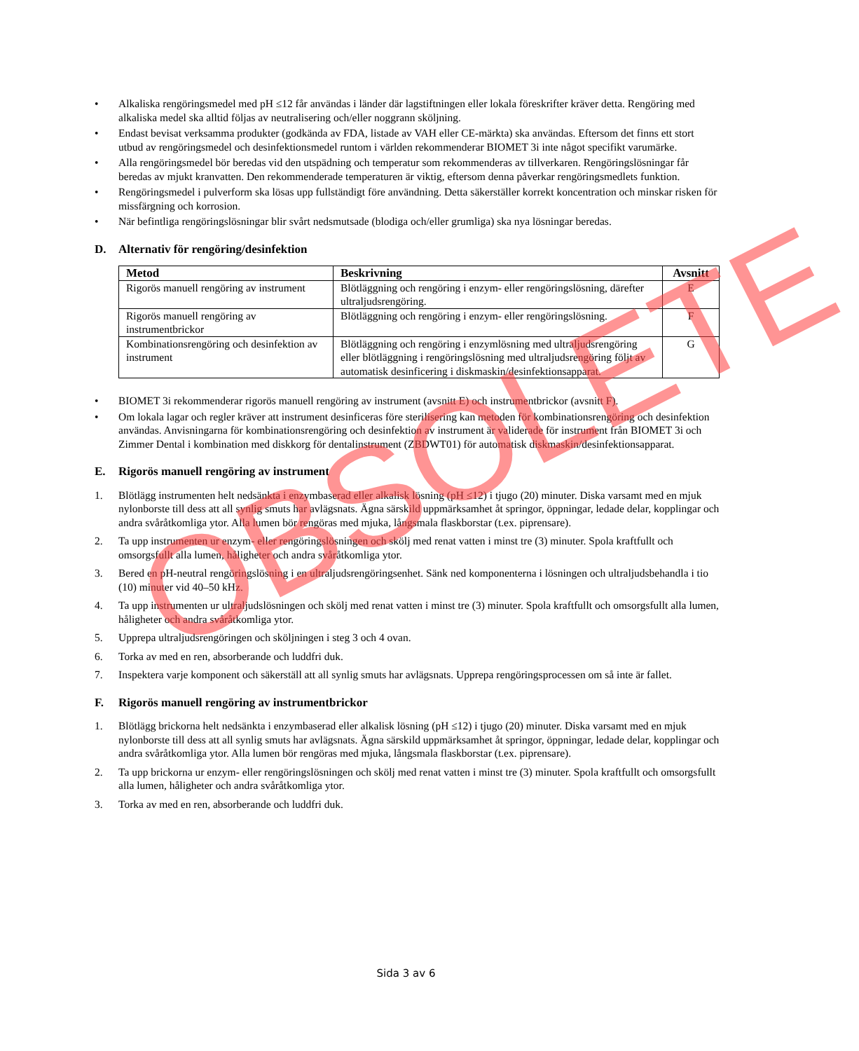• Alkaliska rengöringsmedel med pH ≤12 får användas i länder där lagstiftningen eller lokala föreskrifter kräver detta. Rengöring med alkaliska medel ska alltid följas av neutralisering och/eller noggrann sköljning.
• Endast bevisat verksamma produkter (godkända av FDA, listade av VAH eller CE-märkta) ska användas. Eftersom det finns ett stort utbud av rengöringsmedel och desinfektionsmedel runtom i världen rekommenderar BIOMET 3i inte något specifikt varumärke.
• Alla rengöringsmedel bör beredas vid den utspädning och temperatur som rekommenderas av tillverkaren. Rengöringslösningar får beredas av mjukt kranvatten. Den rekommenderade temperaturen är viktig, eftersom denna påverkar rengöringsmedlets funktion.
• Rengöringsmedel i pulverform ska lösas upp fullständigt före användning. Detta säkerställer korrekt koncentration och minskar risken för missfärgning och korrosion.
• När befintliga rengöringslösningar blir svårt nedsmutsade (blodiga och/eller grumliga) ska nya lösningar beredas.
D. Alternativ för rengöring/desinfektion
| Metod | Beskrivning | Avsnitt |
| --- | --- | --- |
| Rigorös manuell rengöring av instrument | Blötläggning och rengöring i enzym- eller rengöringslösning, därefter ultraljudsrengöring. | E |
| Rigorös manuell rengöring av instrumentbrickor | Blötläggning och rengöring i enzym- eller rengöringslösning. | F |
| Kombinationsrengöring och desinfektion av instrument | Blötläggning och rengöring i enzymlösning med ultraljudsrengöring eller blötläggning i rengöringslösning med ultraljudsrengöring följt av automatisk desinficering i diskmaskin/desinfektionsapparat. | G |
• BIOMET 3i rekommenderar rigorös manuell rengöring av instrument (avsnitt E) och instrumentbrickor (avsnitt F).
• Om lokala lagar och regler kräver att instrument desinficeras före sterilisering kan metoden för kombinationsrengöring och desinfektion användas. Anvisningarna för kombinationsrengöring och desinfektion av instrument är validerade för instrument från BIOMET 3i och Zimmer Dental i kombination med diskkorg för dentalinstrument (ZBDWT01) för automatisk diskmaskin/desinfektionsapparat.
E. Rigorös manuell rengöring av instrument
1. Blötlägg instrumenten helt nedsänkta i enzymbaserad eller alkalisk lösning (pH ≤12) i tjugo (20) minuter. Diska varsamt med en mjuk nylonborste till dess att all synlig smuts har avlägsnats. Ägna särskild uppmärksamhet åt springor, öppningar, ledade delar, kopplingar och andra svåråtkomliga ytor. Alla lumen bör rengöras med mjuka, långsmala flaskborstar (t.ex. piprensare).
2. Ta upp instrumenten ur enzym- eller rengöringslösningen och skölj med renat vatten i minst tre (3) minuter. Spola kraftfullt och omsorgsfullt alla lumen, håligheter och andra svåråtkomliga ytor.
3. Bered en pH-neutral rengöringslösning i en ultraljudsrengöringsenhet. Sänk ned komponenterna i lösningen och ultraljudsbehandla i tio (10) minuter vid 40–50 kHz.
4. Ta upp instrumenten ur ultraljudslösningen och skölj med renat vatten i minst tre (3) minuter. Spola kraftfullt och omsorgsfullt alla lumen, håligheter och andra svåråtkomliga ytor.
5. Upprepa ultraljudsrengöringen och sköljningen i steg 3 och 4 ovan.
6. Torka av med en ren, absorberande och luddfri duk.
7. Inspektera varje komponent och säkerställ att all synlig smuts har avlägsnats. Upprepa rengöringsprocessen om så inte är fallet.
F. Rigorös manuell rengöring av instrumentbrickor
1. Blötlägg brickorna helt nedsänkta i enzymbaserad eller alkalisk lösning (pH ≤12) i tjugo (20) minuter. Diska varsamt med en mjuk nylonborste till dess att all synlig smuts har avlägsnats. Ägna särskild uppmärksamhet åt springor, öppningar, ledade delar, kopplingar och andra svåråtkomliga ytor. Alla lumen bör rengöras med mjuka, långsmala flaskborstar (t.ex. piprensare).
2. Ta upp brickorna ur enzym- eller rengöringslösningen och skölj med renat vatten i minst tre (3) minuter. Spola kraftfullt och omsorgsfullt alla lumen, håligheter och andra svåråtkomliga ytor.
3. Torka av med en ren, absorberande och luddfri duk.
OBSOLETE
Sida 3 av 6